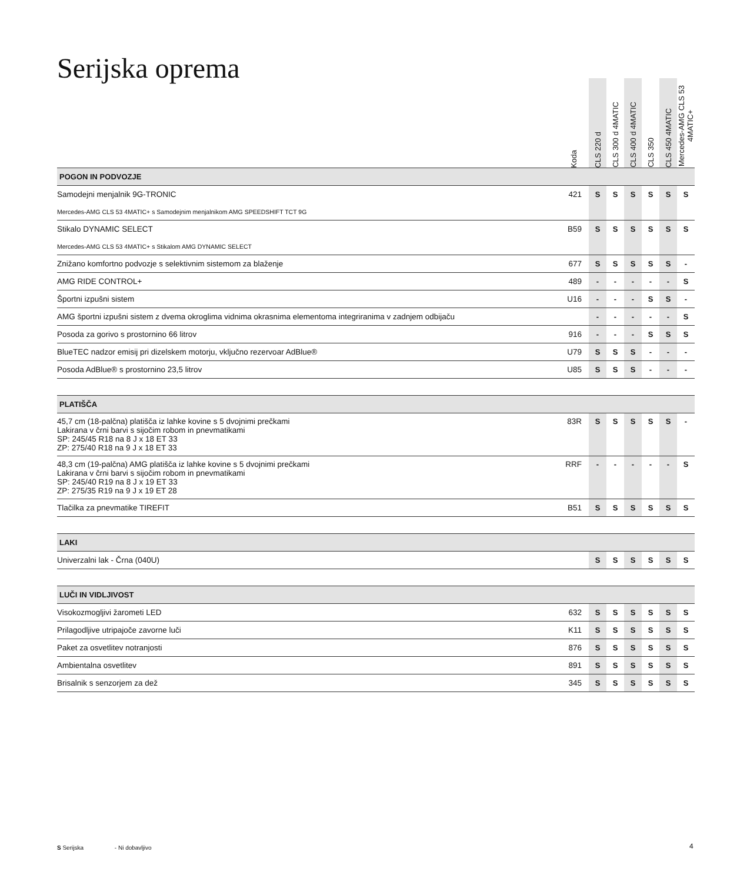Serijska oprema
| | Koda | CLS 220 d | CLS 300 d 4MATIC | CLS 400 d 4MATIC | CLS 350 | CLS 450 4MATIC | Mercedes-AMG CLS 53 4MATIC+ |
| --- | --- | --- | --- | --- | --- | --- | --- |
| POGON IN PODVOZJE | | | | | | | |
| Samodejni menjalnik 9G-TRONIC | 421 | S | S | S | S | S | S |
| Mercedes-AMG CLS 53 4MATIC+ s Samodejnim menjalnikom AMG SPEEDSHIFT TCT 9G | | | | | | | |
| Stikalo DYNAMIC SELECT | B59 | S | S | S | S | S | S |
| Mercedes-AMG CLS 53 4MATIC+ s Stikalom AMG DYNAMIC SELECT | | | | | | | |
| Znižano komfortno podvozje s selektivnim sistemom za blaženje | 677 | S | S | S | S | S | - |
| AMG RIDE CONTROL+ | 489 | - | - | - | - | - | S |
| Športni izpušni sistem | U16 | - | - | - | S | S | - |
| AMG športni izpušni sistem z dvema okroglima vidnima okrasnima elementoma integriranima v zadnjem odbijaču | | - | - | - | - | - | S |
| Posoda za gorivo s prostornino 66 litrov | 916 | - | - | - | S | S | S |
| BlueTEC nadzor emisij pri dizelskem motorju, vključno rezervoar AdBlue® | U79 | S | S | S | - | - | - |
| Posoda AdBlue® s prostornino 23,5 litrov | U85 | S | S | S | - | - | - |
| PLATIŠČA | | | | | | | |
| 45,7 cm (18-palčna) platišča iz lahke kovine s 5 dvojnimi prečkami Lakirana v črni barvi s sijočim robom in pnevmatikami SP: 245/45 R18 na 8 J x 18 ET 33 ZP: 275/40 R18 na 9 J x 18 ET 33 | 83R | S | S | S | S | S | - |
| 48,3 cm (19-palčna) AMG platišča iz lahke kovine s 5 dvojnimi prečkami Lakirana v črni barvi s sijočim robom in pnevmatikami SP: 245/40 R19 na 8 J x 19 ET 33 ZP: 275/35 R19 na 9 J x 19 ET 28 | RRF | - | - | - | - | - | S |
| Tlačilka za pnevmatike TIREFIT | B51 | S | S | S | S | S | S |
| LAKI | | | | | | | |
| Univerzalni lak - Črna (040U) | | S | S | S | S | S | S |
| LUČI IN VIDLJIVOST | | | | | | | |
| Visokozmogljivi žarometi LED | 632 | S | S | S | S | S | S |
| Prilagodljive utripajoče zavorne luči | K11 | S | S | S | S | S | S |
| Paket za osvetlitev notranjosti | 876 | S | S | S | S | S | S |
| Ambientalna osvetlitev | 891 | S | S | S | S | S | S |
| Brisalnik s senzorjem za dež | 345 | S | S | S | S | S | S |
S Serijska - Ni dobavljivo 4